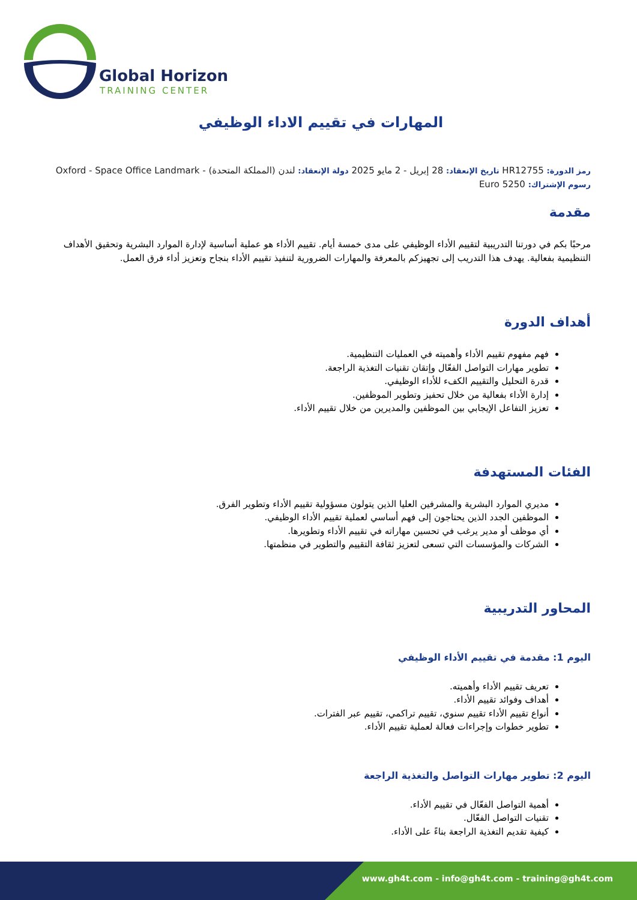Global Horizon
TRAINING CENTER
المهارات في تقييم الاداء الوظيفي
رمز الدورة: HR12755 تاريخ الإنعقاد: 28 إبريل - 2 مايو 2025 دولة الإنعقاد: لندن (المملكة المتحدة) - Oxford - Space Office Landmark
رسوم الإشتراك: 5250 Euro
مقدمة
مرحبًا بكم في دورتنا التدريبية لتقييم الأداء الوظيفي على مدى خمسة أيام. تقييم الأداء هو عملية أساسية لإدارة الموارد البشرية وتحقيق الأهداف التنظيمية بفعالية. يهدف هذا التدريب إلى تجهيزكم بالمعرفة والمهارات الضرورية لتنفيذ تقييم الأداء بنجاح وتعزيز أداء فرق العمل.
أهداف الدورة
فهم مفهوم تقييم الأداء وأهميته في العمليات التنظيمية.
تطوير مهارات التواصل الفعّال وإتقان تقنيات التغذية الراجعة.
قدرة التحليل والتقييم الكفء للأداء الوظيفي.
إدارة الأداء بفعالية من خلال تحفيز وتطوير الموظفين.
تعزيز التفاعل الإيجابي بين الموظفين والمديرين من خلال تقييم الأداء.
الفئات المستهدفة
مديري الموارد البشرية والمشرفين العليا الذين يتولون مسؤولية تقييم الأداء وتطوير الفرق.
الموظفين الجدد الذين يحتاجون إلى فهم أساسي لعملية تقييم الأداء الوظيفي.
أي موظف أو مدير يرغب في تحسين مهاراته في تقييم الأداء وتطويرها.
الشركات والمؤسسات التي تسعى لتعزيز ثقافة التقييم والتطوير في منظمتها.
المحاور التدريبية
اليوم 1: مقدمة في تقييم الأداء الوظيفي
تعريف تقييم الأداء وأهميته.
أهداف وفوائد تقييم الأداء.
أنواع تقييم الأداء تقييم سنوي، تقييم تراكمي، تقييم عبر الفترات.
تطوير خطوات وإجراءات فعالة لعملية تقييم الأداء.
اليوم 2: تطوير مهارات التواصل والتغذية الراجعة
أهمية التواصل الفعّال في تقييم الأداء.
تقنيات التواصل الفعّال.
كيفية تقديم التغذية الراجعة بناءً على الأداء.
www.gh4t.com - info@gh4t.com - training@gh4t.com